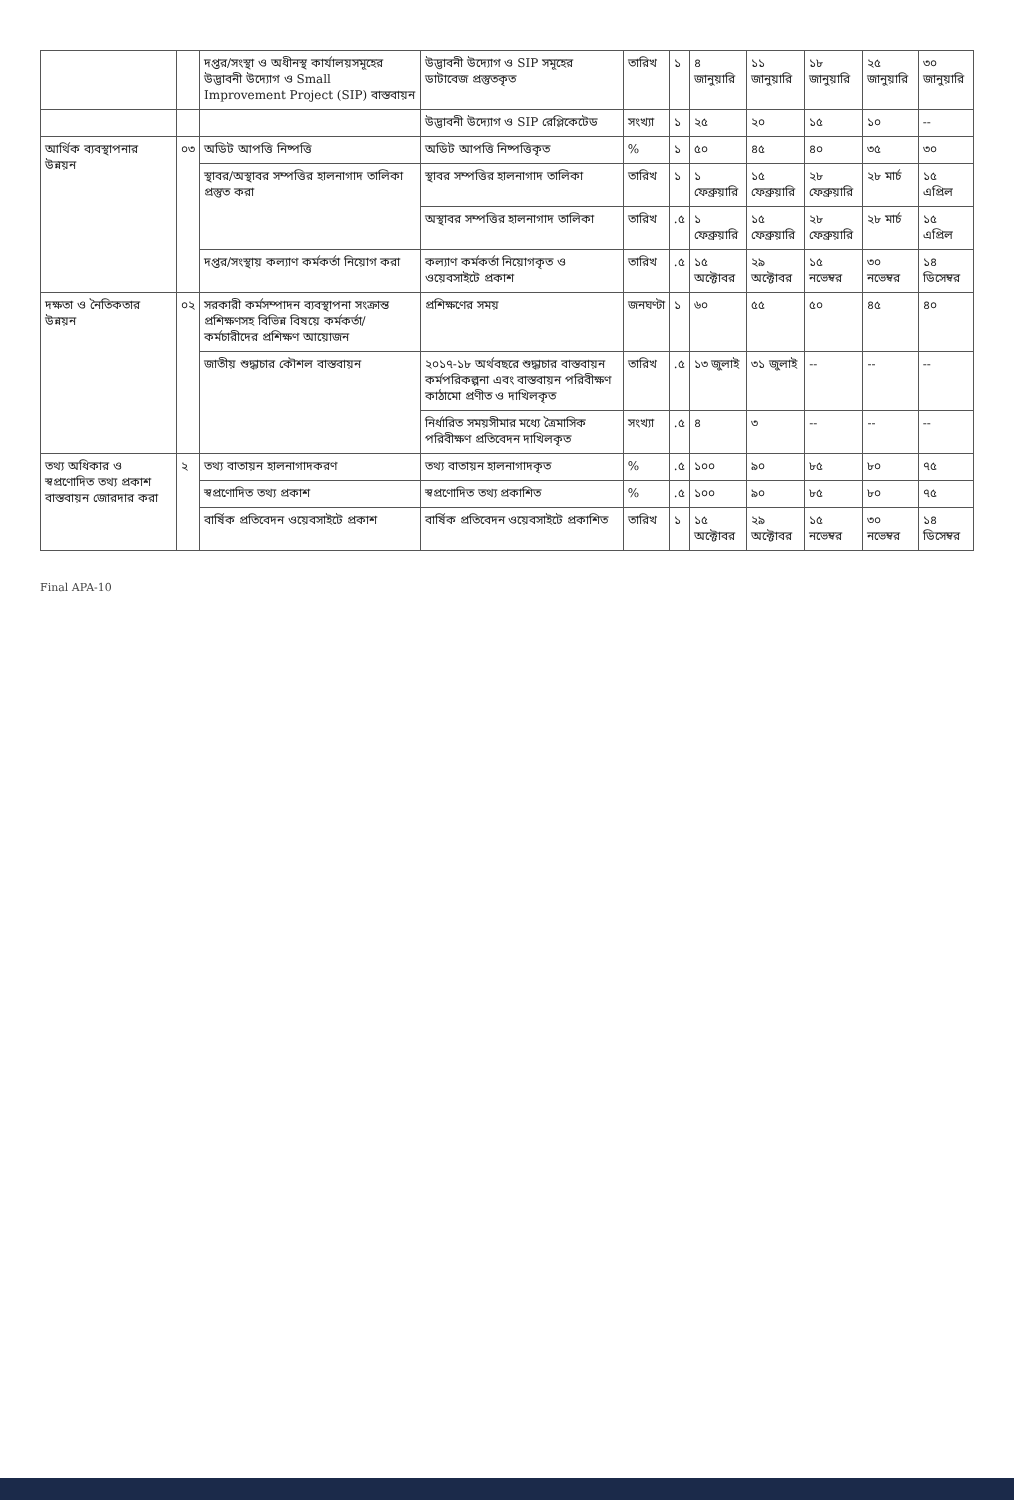| | | দপ্তর/সংস্থা ও অধীনস্থ কার্যালয়সমূহের উদ্ভাবনী উদ্যোগ ও Small Improvement Project (SIP) বাস্তবায়ন | উদ্ভাবনী উদ্যোগ ও SIP সমূহের ডাটাবেজ প্রস্তুতকৃত | তারিখ | ১ | ৪ জানুয়ারি | ১১ জানুয়ারি | ১৮ জানুয়ারি | ২৫ জানুয়ারি | ৩০ জানুয়ারি |
| | | | উদ্ভাবনী উদ্যোগ ও SIP রেপ্লিকেটেড | সংখ্যা | ১ | ২৫ | ২০ | ১৫ | ১০ | -- |
| আর্থিক ব্যবস্থাপনার উন্নয়ন | ০৩ | অডিট আপত্তি নিষ্পত্তি | অডিট আপত্তি নিষ্পত্তিকৃত | % | ১ | ৫০ | ৪৫ | ৪০ | ৩৫ | ৩০ |
| | | স্থাবর/অস্থাবর সম্পত্তির হালনাগাদ তালিকা প্রস্তুত করা | স্থাবর সম্পত্তির হালনাগাদ তালিকা | তারিখ | ১ | ১ ফেব্রুয়ারি | ১৫ ফেব্রুয়ারি | ২৮ ফেব্রুয়ারি | ২৮ মার্চ | ১৫ এপ্রিল |
| | | | অস্থাবর সম্পত্তির হালনাগাদ তালিকা | তারিখ | .৫ | ১ ফেব্রুয়ারি | ১৫ ফেব্রুয়ারি | ২৮ ফেব্রুয়ারি | ২৮ মার্চ | ১৫ এপ্রিল |
| | | দপ্তর/সংস্থায় কল্যাণ কর্মকর্তা নিয়োগ করা | কল্যাণ কর্মকর্তা নিয়োগকৃত ও ওয়েবসাইটে প্রকাশ | তারিখ | .৫ | ১৫ অক্টোবর | ২৯ অক্টোবর | ১৫ নভেম্বর | ৩০ নভেম্বর | ১৪ ডিসেম্বর |
| দক্ষতা ও নৈতিকতার উন্নয়ন | ০২ | সরকারী কর্মসম্পাদন ব্যবস্থাপনা সংক্রান্ত প্রশিক্ষণসহ বিভিন্ন বিষয়ে কর্মকর্তা/কর্মচারীদের প্রশিক্ষণ আয়োজন | প্রশিক্ষণের সময় | জনঘণ্টা | ১ | ৬০ | ৫৫ | ৫০ | ৪৫ | ৪০ |
| | | জাতীয় শুদ্ধাচার কৌশল বাস্তবায়ন | ২০১৭-১৮ অর্থবছরে শুদ্ধাচার বাস্তবায়ন কর্মপরিকল্পনা এবং বাস্তবায়ন পরিবীক্ষণ কাঠামো প্রণীত ও দাখিলকৃত | তারিখ | .৫ | ১৩ জুলাই | ৩১ জুলাই | -- | -- | -- |
| | | | নির্ধারিত সময়সীমার মধ্যে ত্রৈমাসিক পরিবীক্ষণ প্রতিবেদন দাখিলকৃত | সংখ্যা | .৫ | ৪ | ৩ | -- | -- | -- |
| তথ্য অধিকার ও স্বপ্রণোদিত তথ্য প্রকাশ বাস্তবায়ন জোরদার করা | ২ | তথ্য বাতায়ন হালনাগাদকরণ | তথ্য বাতায়ন হালনাগাদকৃত | % | .৫ | ১০০ | ৯০ | ৮৫ | ৮০ | ৭৫ |
| | | স্বপ্রণোদিত তথ্য প্রকাশ | স্বপ্রণোদিত তথ্য প্রকাশিত | % | .৫ | ১০০ | ৯০ | ৮৫ | ৮০ | ৭৫ |
| | | বার্ষিক প্রতিবেদন ওয়েবসাইটে প্রকাশ | বার্ষিক প্রতিবেদন ওয়েবসাইটে প্রকাশিত | তারিখ | ১ | ১৫ অক্টোবর | ২৯ অক্টোবর | ১৫ নভেম্বর | ৩০ নভেম্বর | ১৪ ডিসেম্বর |
Final APA-10